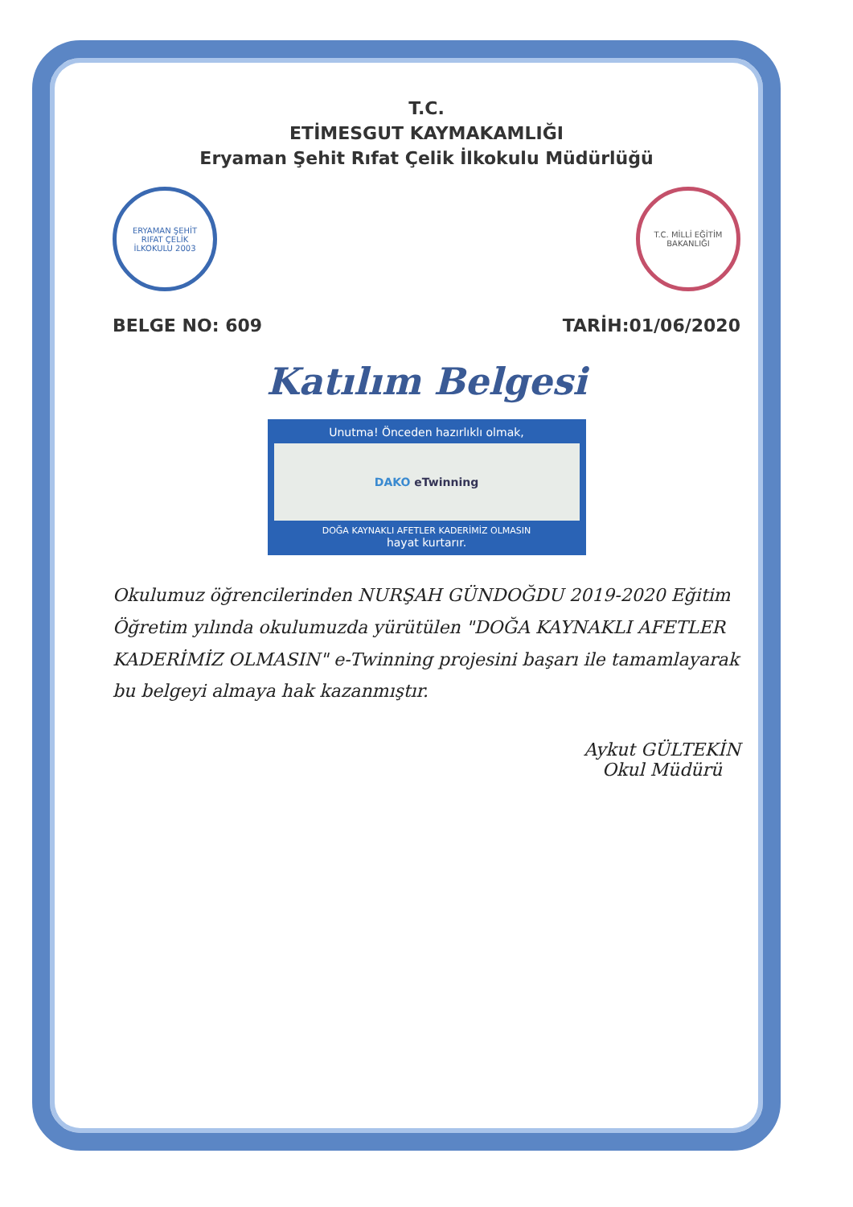T.C.
ETİMESGUT KAYMAKAMLIĞI
Eryaman Şehit Rıfat Çelik İlkokulu Müdürlüğü
ERYAMAN ŞEHİT RIFAT ÇELİK İLKOKULU 2003
T.C. MİLLİ EĞİTİM BAKANLIĞI
BELGE NO: 609 TARİH:01/06/2020
Katılım Belgesi
Unutma! Önceden hazırlıklı olmak,
DAKO eTwinning
DOĞA KAYNAKLI AFETLER KADERİMİZ OLMASIN
hayat kurtarır.
Okulumuz öğrencilerinden NURŞAH GÜNDOĞDU 2019-2020 Eğitim Öğretim yılında okulumuzda yürütülen "DOĞA KAYNAKLI AFETLER KADERİMİZ OLMASIN" e-Twinning projesini başarı ile tamamlayarak bu belgeyi almaya hak kazanmıştır.
Aykut GÜLTEKİN
Okul Müdürü